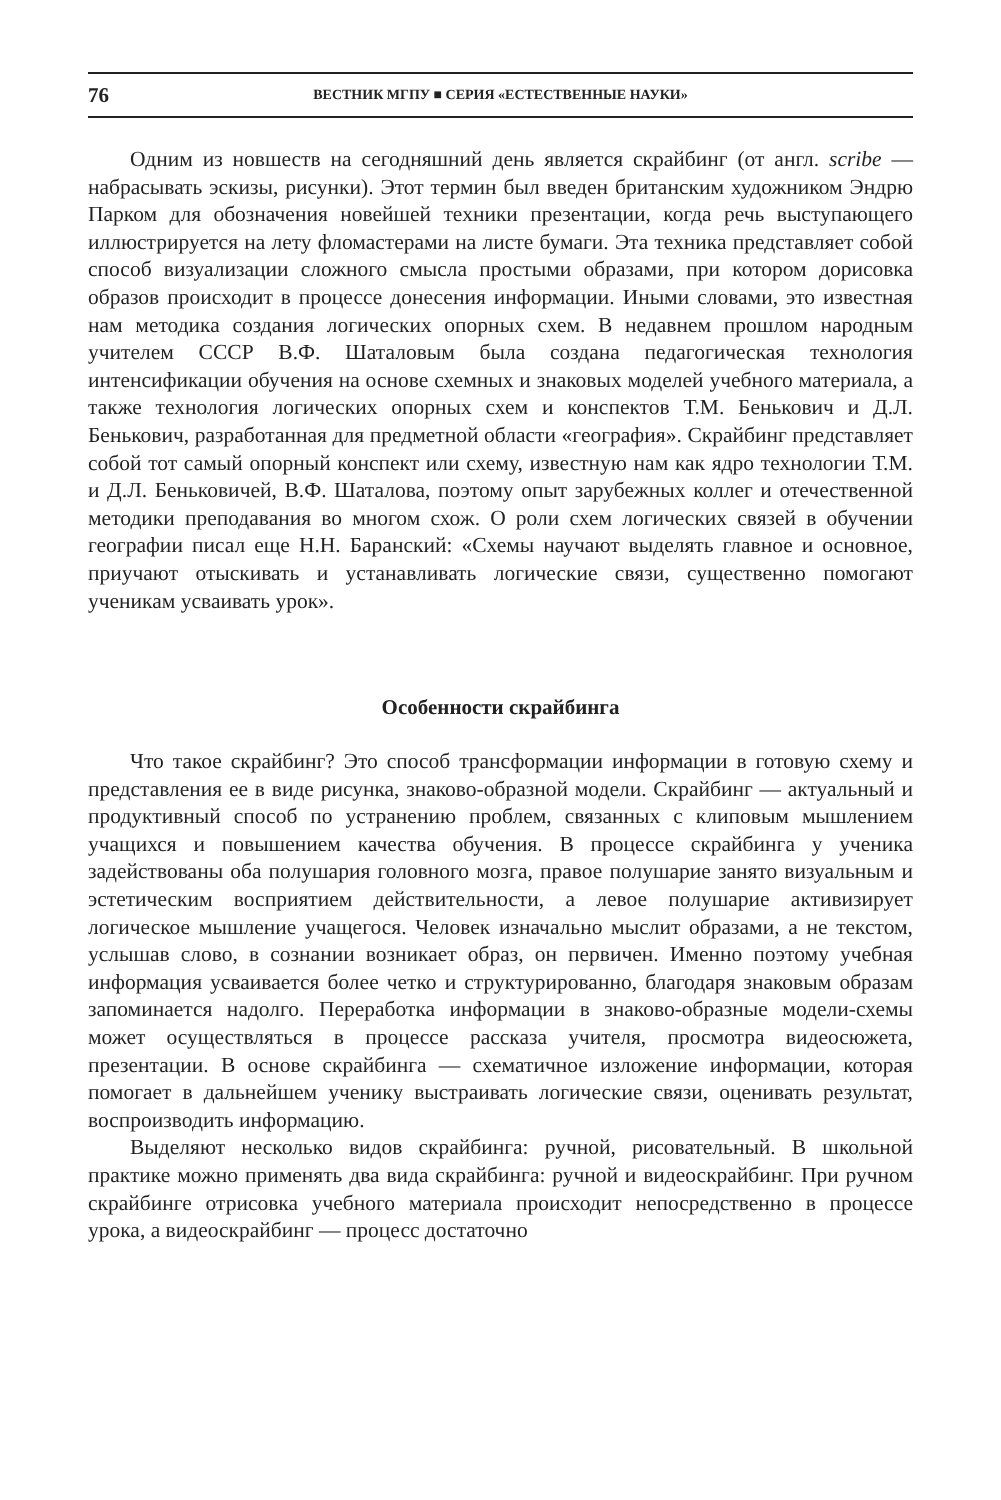76 ВЕСТНИК МГПУ ■ СЕРИЯ «ЕСТЕСТВЕННЫЕ НАУКИ»
Одним из новшеств на сегодняшний день является скрайбинг (от англ. scribe — набрасывать эскизы, рисунки). Этот термин был введен британским художником Эндрю Парком для обозначения новейшей техники презентации, когда речь выступающего иллюстрируется на лету фломастерами на листе бумаги. Эта техника представляет собой способ визуализации сложного смысла простыми образами, при котором дорисовка образов происходит в процессе донесения информации. Иными словами, это известная нам методика создания логических опорных схем. В недавнем прошлом народным учителем СССР В.Ф. Шаталовым была создана педагогическая технология интенсификации обучения на основе схемных и знаковых моделей учебного материала, а также технология логических опорных схем и конспектов Т.М. Бенькович и Д.Л. Бенькович, разработанная для предметной области «география». Скрайбинг представляет собой тот самый опорный конспект или схему, известную нам как ядро технологии Т.М. и Д.Л. Беньковичей, В.Ф. Шаталова, поэтому опыт зарубежных коллег и отечественной методики преподавания во многом схож. О роли схем логических связей в обучении географии писал еще Н.Н. Баранский: «Схемы научают выделять главное и основное, приучают отыскивать и устанавливать логические связи, существенно помогают ученикам усваивать урок».
Особенности скрайбинга
Что такое скрайбинг? Это способ трансформации информации в готовую схему и представления ее в виде рисунка, знаково-образной модели. Скрайбинг — актуальный и продуктивный способ по устранению проблем, связанных с клиповым мышлением учащихся и повышением качества обучения. В процессе скрайбинга у ученика задействованы оба полушария головного мозга, правое полушарие занято визуальным и эстетическим восприятием действительности, а левое полушарие активизирует логическое мышление учащегося. Человек изначально мыслит образами, а не текстом, услышав слово, в сознании возникает образ, он первичен. Именно поэтому учебная информация усваивается более четко и структурированно, благодаря знаковым образам запоминается надолго. Переработка информации в знаково-образные модели-схемы может осуществляться в процессе рассказа учителя, просмотра видеосюжета, презентации. В основе скрайбинга — схематичное изложение информации, которая помогает в дальнейшем ученику выстраивать логические связи, оценивать результат, воспроизводить информацию.
Выделяют несколько видов скрайбинга: ручной, рисовательный. В школьной практике можно применять два вида скрайбинга: ручной и видеоскрайбинг. При ручном скрайбинге отрисовка учебного материала происходит непосредственно в процессе урока, а видеоскрайбинг — процесс достаточно